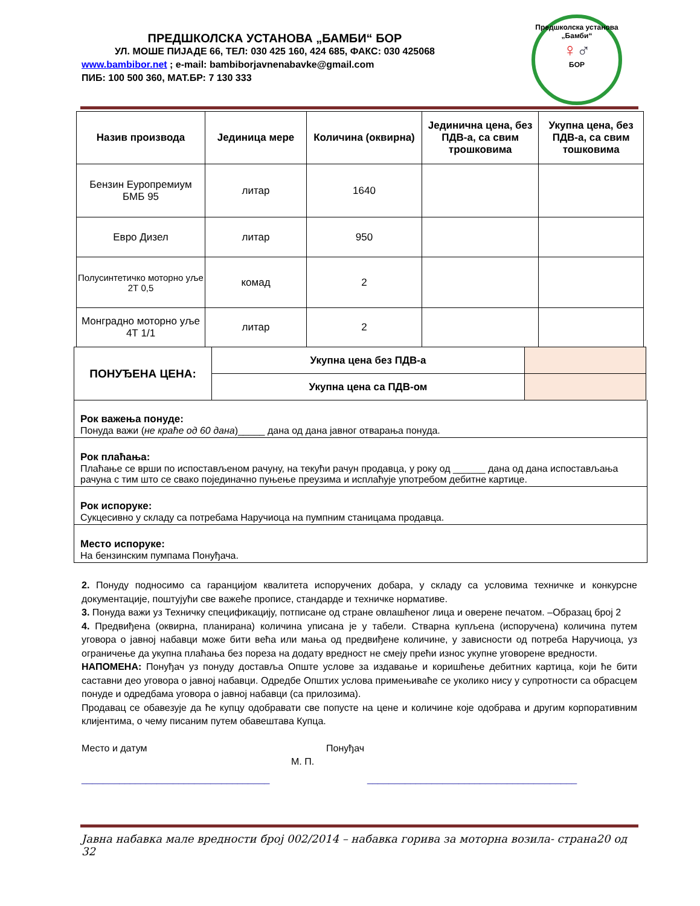ПРЕДШКОЛСКА УСТАНОВА „БАМБИ“ БОР
УЛ. МОШЕ ПИЈАДЕ 66, ТЕЛ: 030 425 160, 424 685, ФАКС: 030 425068
www.bambibor.net ; e-mail: bambiborjavnenabavke@gmail.com
ПИБ: 100 500 360, МАТ.БР: 7 130 333
Предшколска установа „Бамби“
♀♂
БОР
| Назив производа | Јединица мере | Количина (оквирна) | Јединична цена, без ПДВ-а, са свим трошковима | Укупна цена, без ПДВ-а, са свим тошковима |
| --- | --- | --- | --- | --- |
| Бензин Еуропремиум БМБ 95 | литар | 1640 | | |
| Евро Дизел | литар | 950 | | |
| Полусинтетичко моторно уље 2Т 0,5 | комад | 2 | | |
| Монградно моторно уље 4Т 1/1 | литар | 2 | | |
| ПОНУЂЕНА ЦЕНА: | Укупна цена без ПДВ-а | |
| | Укупна цена са ПДВ-ом | |
Рок важења понуде:
Понуда важи (не краће од 60 дана)_____ дана од дана јавног отварања понуда.
Рок плаћања:
Плаћање се врши по испостављеном рачуну, на текући рачун продавца, у року од ______ дана од дана испостављања рачуна с тим што се свако појединачно пуњење преузима и исплаћује употребом дебитне картице.
Рок испоруке:
Сукцесивно у складу са потребама Наручиоца на пумпним станицама продавца.
Место испоруке:
На бензинским пумпама Понуђача.
2. Понуду подносимо са гаранцијом квалитета испоручених добара, у складу са условима техничке и конкурсне документације, поштујући све важеће прописе, стандарде и техничке нормативе.
3. Понуда важи уз Техничку спецификацију, потписане од стране овлашћеног лица и оверене печатом. –Образац број 2
4. Предвиђена (оквирна, планирана) количина уписана је у табели. Стварна купљена (испоручена) количина путем уговора о јавној набавци може бити већа или мања од предвиђене количине, у зависности од потреба Наручиоца, уз ограничење да укупна плаћања без пореза на додату вредност не смеју прећи износ укупне уговорене вредности.
НАПОМЕНА: Понуђач уз понуду доставља Опште услове за издавање и коришћење дебитних картица, који ће бити саставни део уговора о јавној набавци. Одредбе Општих услова примењиваће се уколико нису у супротности са обрасцем понуде и одредбама уговора о јавној набавци (са прилозима).
Продавац се обавезује да ће купцу одобравати све попусте на цене и количине које одобрава и другим корпоративним клијентима, о чему писаним путем обавештава Купца.
Место и датум Понуђач
М. П.
___________________________________ _______________________________________
Јавна набавка мале вредности број 002/2014 – набавка горива за моторна возила- страна20 од 32